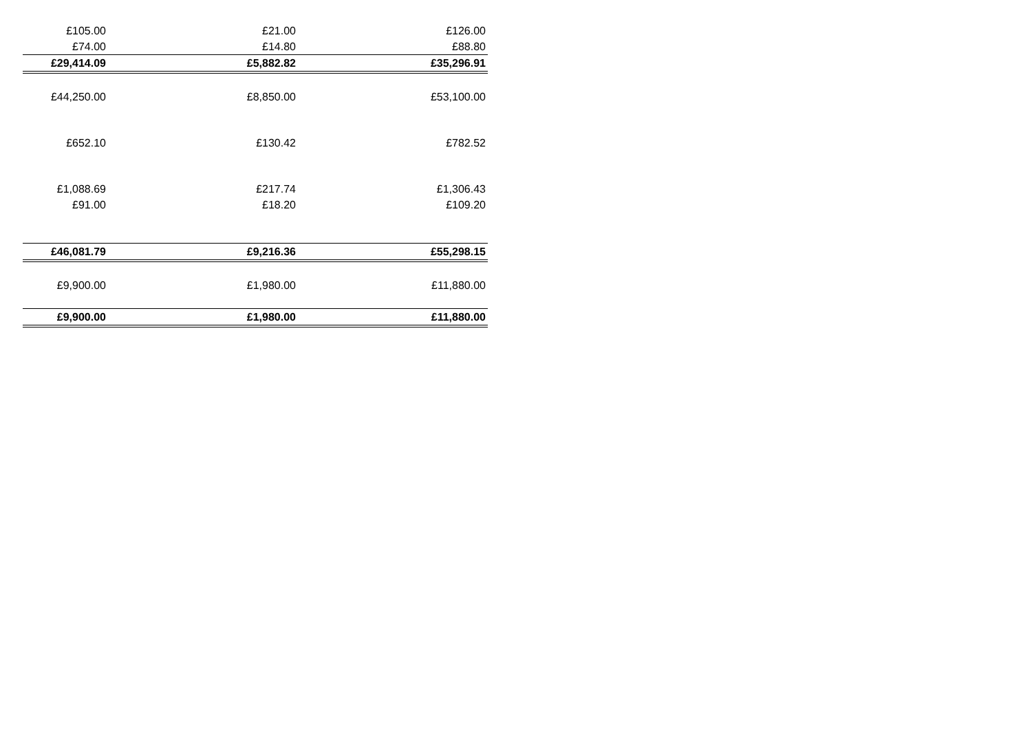| £105.00 | £21.00 | £126.00 |
| £74.00 | £14.80 | £88.80 |
| £29,414.09 | £5,882.82 | £35,296.91 |
| £44,250.00 | £8,850.00 | £53,100.00 |
| £652.10 | £130.42 | £782.52 |
| £1,088.69 | £217.74 | £1,306.43 |
| £91.00 | £18.20 | £109.20 |
| £46,081.79 | £9,216.36 | £55,298.15 |
| £9,900.00 | £1,980.00 | £11,880.00 |
| £9,900.00 | £1,980.00 | £11,880.00 |